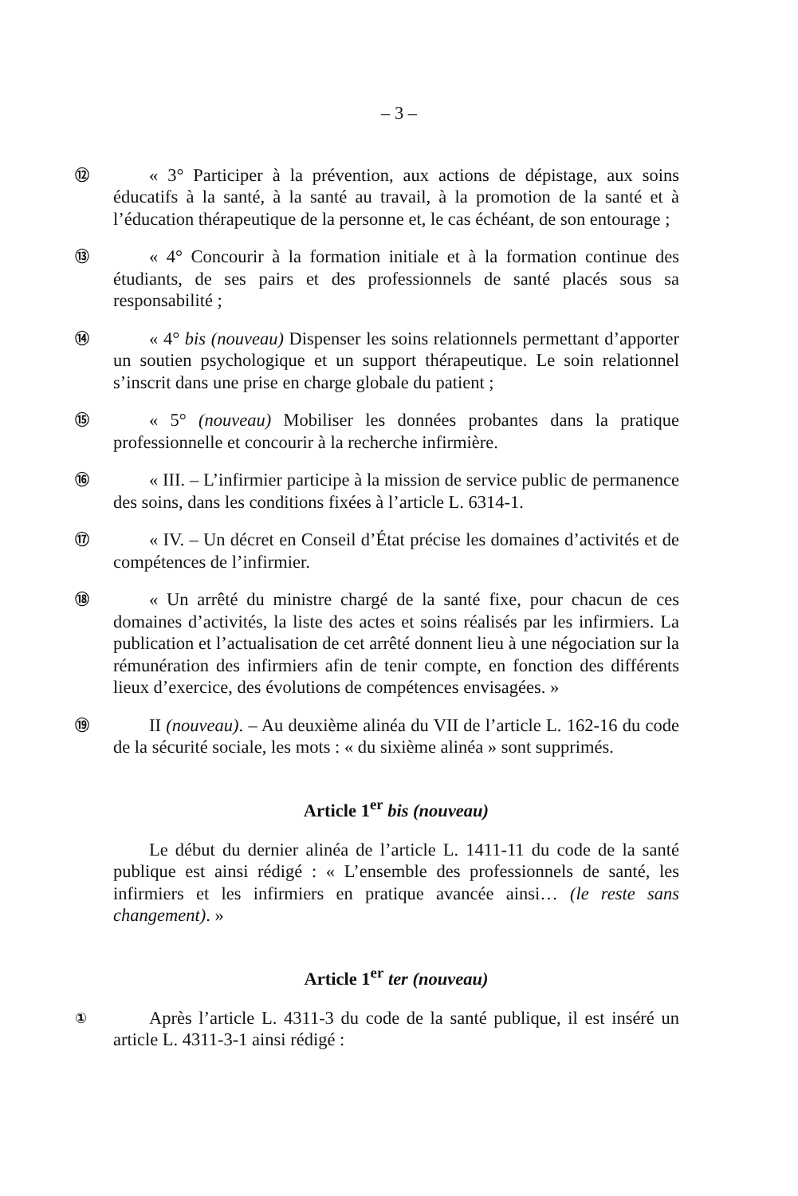– 3 –
⑫
« 3° Participer à la prévention, aux actions de dépistage, aux soins éducatifs à la santé, à la santé au travail, à la promotion de la santé et à l’éducation thérapeutique de la personne et, le cas échéant, de son entourage ;
⑬
« 4° Concourir à la formation initiale et à la formation continue des étudiants, de ses pairs et des professionnels de santé placés sous sa responsabilité ;
⑭
« 4° bis (nouveau) Dispenser les soins relationnels permettant d’apporter un soutien psychologique et un support thérapeutique. Le soin relationnel s’inscrit dans une prise en charge globale du patient ;
⑮
« 5° (nouveau) Mobiliser les données probantes dans la pratique professionnelle et concourir à la recherche infirmière.
⑯
« III. – L’infirmier participe à la mission de service public de permanence des soins, dans les conditions fixées à l’article L. 6314-1.
⑰
« IV. – Un décret en Conseil d’État précise les domaines d’activités et de compétences de l’infirmier.
⑱
« Un arrêté du ministre chargé de la santé fixe, pour chacun de ces domaines d’activités, la liste des actes et soins réalisés par les infirmiers. La publication et l’actualisation de cet arrêté donnent lieu à une négociation sur la rémunération des infirmiers afin de tenir compte, en fonction des différents lieux d’exercice, des évolutions de compétences envisagées. »
⑲
II (nouveau). – Au deuxième alinéa du VII de l’article L. 162-16 du code de la sécurité sociale, les mots : « du sixième alinéa » sont supprimés.
Article 1<sup>er</sup> bis (nouveau)
Le début du dernier alinéa de l’article L. 1411-11 du code de la santé publique est ainsi rédigé : « L’ensemble des professionnels de santé, les infirmiers et les infirmiers en pratique avancée ainsi… (le reste sans changement). »
Article 1<sup>er</sup> ter (nouveau)
①
Après l’article L. 4311-3 du code de la santé publique, il est inséré un article L. 4311-3-1 ainsi rédigé :